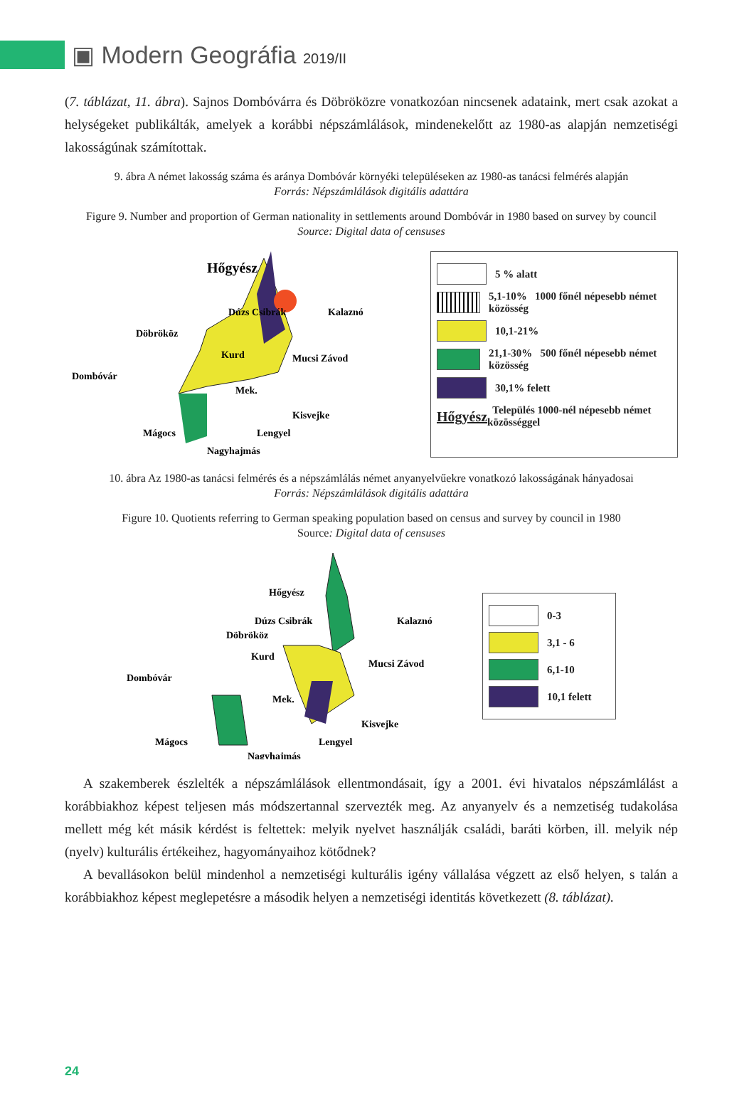▣ Modern Geográfia 2019/II
(7. táblázat, 11. ábra). Sajnos Dombóvárra és Döbröközre vonatkozóan nincsenek adataink, mert csak azokat a helységeket publikálták, amelyek a korábbi népszámlálások, mindenekelőtt az 1980-as alapján nemzetiségi lakosságúnak számítottak.
9. ábra A német lakosság száma és aránya Dombóvár környéki településeken az 1980-as tanácsi felmérés alapján
Forrás: Népszámlálások digitális adattára
Figure 9. Number and proportion of German nationality in settlements around Dombóvár in 1980 based on survey by council
Source: Digital data of censuses
Hőgyész
Dombóvár
Döbrököz
Dúzs Csibrák
Kalaznó
Kurd
Mucsi Závod
Mek.
Kisvejke
Mágocs
Lengyel
Nagyhajmás
5 % alatt
5,1-10% 1000 főnél népesebb német közösség
10,1-21%
21,1-30% 500 főnél népesebb német közösség
30,1% felett
Hőgyész Település 1000-nél népesebb német közösséggel
10. ábra Az 1980-as tanácsi felmérés és a népszámlálás német anyanyelvűekre vonatkozó lakosságának hányadosai
Forrás: Népszámlálások digitális adattára
Figure 10. Quotients referring to German speaking population based on census and survey by council in 1980
Source: Digital data of censuses
Hőgyész
Dombóvár
Döbrököz
Dúzs Csibrák
Kalaznó
Kurd
Mucsi Závod
Mek.
Kisvejke
Mágocs
Lengyel
Nagyhajmás
0-3
3,1 - 6
6,1-10
10,1 felett
A szakemberek észlelték a népszámlálások ellentmondásait, így a 2001. évi hivatalos népszámlálást a korábbiakhoz képest teljesen más módszertannal szervezték meg. Az anyanyelv és a nemzetiség tudakolása mellett még két másik kérdést is feltettek: melyik nyelvet használják családi, baráti körben, ill. melyik nép (nyelv) kulturális értékeihez, hagyományaihoz kötődnek?
A bevallásokon belül mindenhol a nemzetiségi kulturális igény vállalása végzett az első helyen, s talán a korábbiakhoz képest meglepetésre a második helyen a nemzetiségi identitás következett (8. táblázat).
24